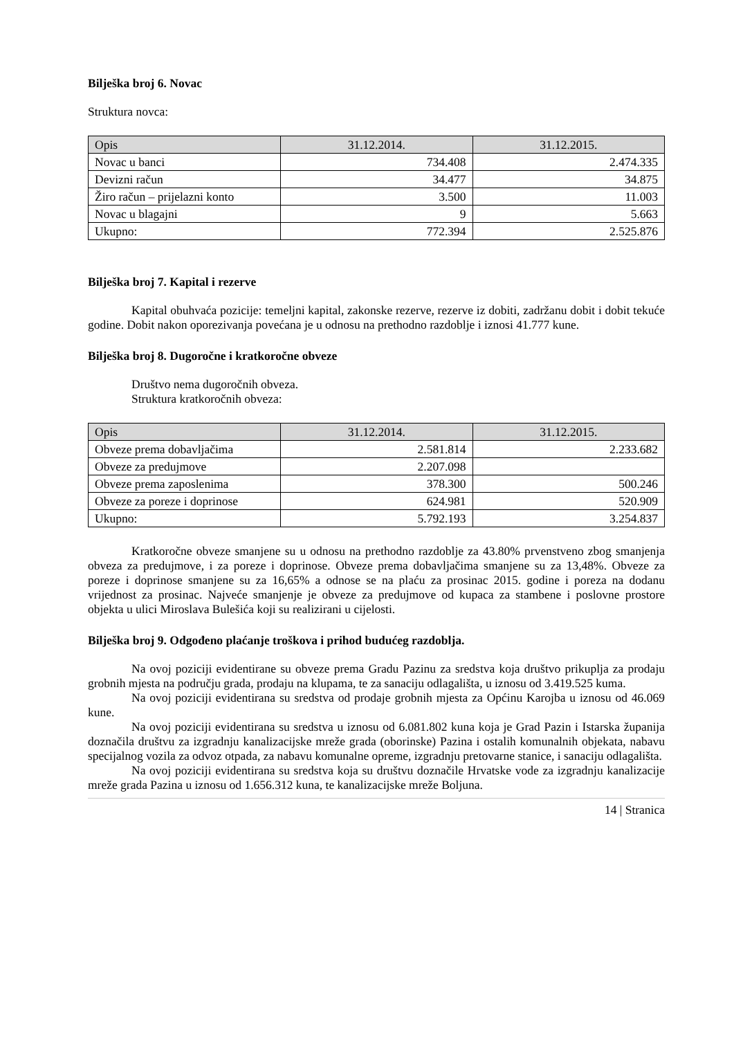Bilješka broj 6. Novac
Struktura novca:
| Opis | 31.12.2014. | 31.12.2015. |
| --- | --- | --- |
| Novac u banci | 734.408 | 2.474.335 |
| Devizni račun | 34.477 | 34.875 |
| Žiro račun – prijelazni konto | 3.500 | 11.003 |
| Novac u blagajni | 9 | 5.663 |
| Ukupno: | 772.394 | 2.525.876 |
Bilješka broj 7. Kapital i rezerve
Kapital obuhvaća pozicije: temeljni kapital, zakonske rezerve, rezerve iz dobiti, zadržanu dobit i dobit tekuće godine. Dobit nakon oporezivanja povećana je u odnosu na prethodno razdoblje i iznosi 41.777 kune.
Bilješka broj 8. Dugoročne i kratkoročne obveze
Društvo nema dugoročnih obveza.
Struktura kratkoročnih obveza:
| Opis | 31.12.2014. | 31.12.2015. |
| --- | --- | --- |
| Obveze prema dobavljačima | 2.581.814 | 2.233.682 |
| Obveze za predujmove | 2.207.098 | |
| Obveze prema zaposlenima | 378.300 | 500.246 |
| Obveze za poreze i doprinose | 624.981 | 520.909 |
| Ukupno: | 5.792.193 | 3.254.837 |
Kratkoročne obveze smanjene su u odnosu na prethodno razdoblje za 43.80% prvenstveno zbog smanjenja obveza za predujmove, i za poreze i doprinose. Obveze prema dobavljačima smanjene su za 13,48%. Obveze za poreze i doprinose smanjene su za 16,65% a odnose se na plaću za prosinac 2015. godine i poreza na dodanu vrijednost za prosinac. Najveće smanjenje je obveze za predujmove od kupaca za stambene i poslovne prostore objekta u ulici Miroslava Bulešića koji su realizirani u cijelosti.
Bilješka broj 9. Odgođeno plaćanje troškova i prihod budućeg razdoblja.
Na ovoj poziciji evidentirane su obveze prema Gradu Pazinu za sredstva koja društvo prikuplja za prodaju grobnih mjesta na području grada, prodaju na klupama, te za sanaciju odlagališta, u iznosu od 3.419.525 kuma.
Na ovoj poziciji evidentirana su sredstva od prodaje grobnih mjesta za Općinu Karojba u iznosu od 46.069 kune.
Na ovoj poziciji evidentirana su sredstva u iznosu od 6.081.802 kuna koja je Grad Pazin i Istarska županija doznačila društvu za izgradnju kanalizacijske mreže grada (oborinske) Pazina i ostalih komunalnih objekata, nabavu specijalnog vozila za odvoz otpada, za nabavu komunalne opreme, izgradnju pretovarne stanice, i sanaciju odlagališta.
Na ovoj poziciji evidentirana su sredstva koja su društvu doznačile Hrvatske vode za izgradnju kanalizacije mreže grada Pazina u iznosu od 1.656.312 kuna, te kanalizacijske mreže Boljuna.
14 | Stranica